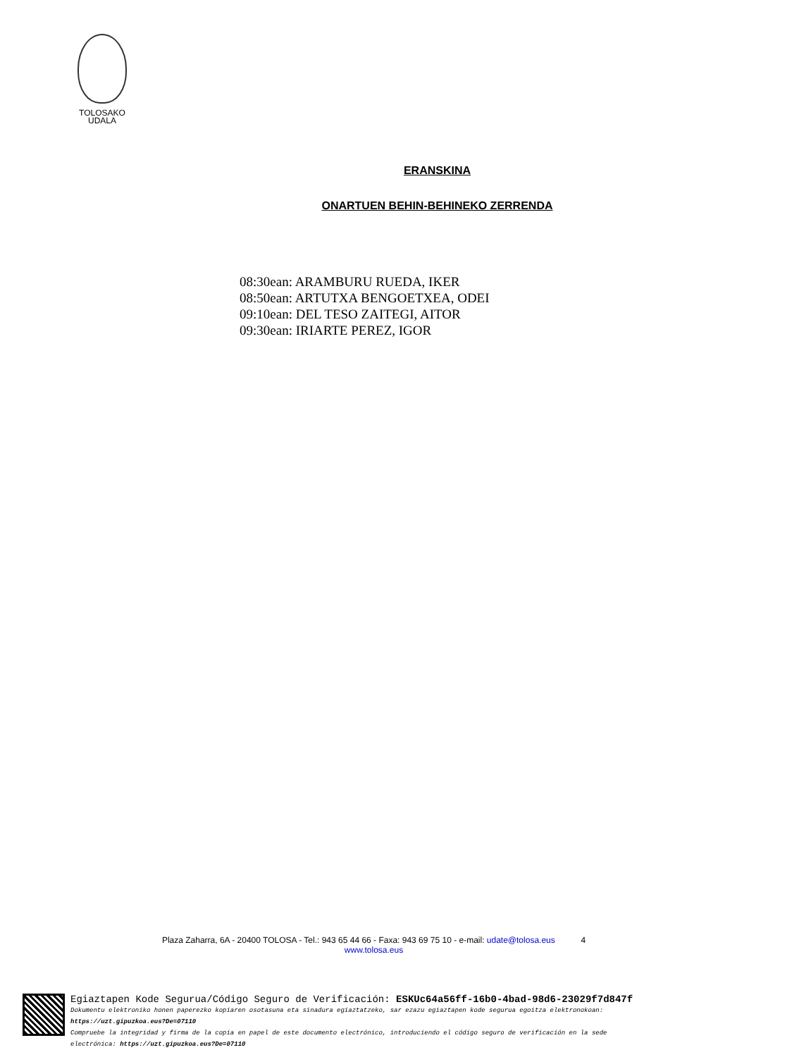TOLOSAKO
UDALA
ERANSKINA
ONARTUEN BEHIN-BEHINEKO ZERRENDA
08:30ean: ARAMBURU RUEDA, IKER
08:50ean: ARTUTXA BENGOETXEA, ODEI
09:10ean: DEL TESO ZAITEGI, AITOR
09:30ean: IRIARTE PEREZ, IGOR
Plaza Zaharra, 6A - 20400 TOLOSA - Tel.: 943 65 44 66 - Faxa: 943 69 75 10 - e-mail: udate@tolosa.eus 4
www.tolosa.eus
Egiaztapen Kode Segurua/Código Seguro de Verificación: ESKUc64a56ff-16b0-4bad-98d6-23029f7d847f
Dokumentu elektroniko honen paperezko kopiaren osotasuna eta sinadura egiaztatzeko, sar ezazu egiaztapen kode segurua egoitza elektronokoan:
https://uzt.gipuzkoa.eus?De=07110
Compruebe la integridad y firma de la copia en papel de este documento electrónico, introduciendo el código seguro de verificación en la sede
electrónica: https://uzt.gipuzkoa.eus?De=07110